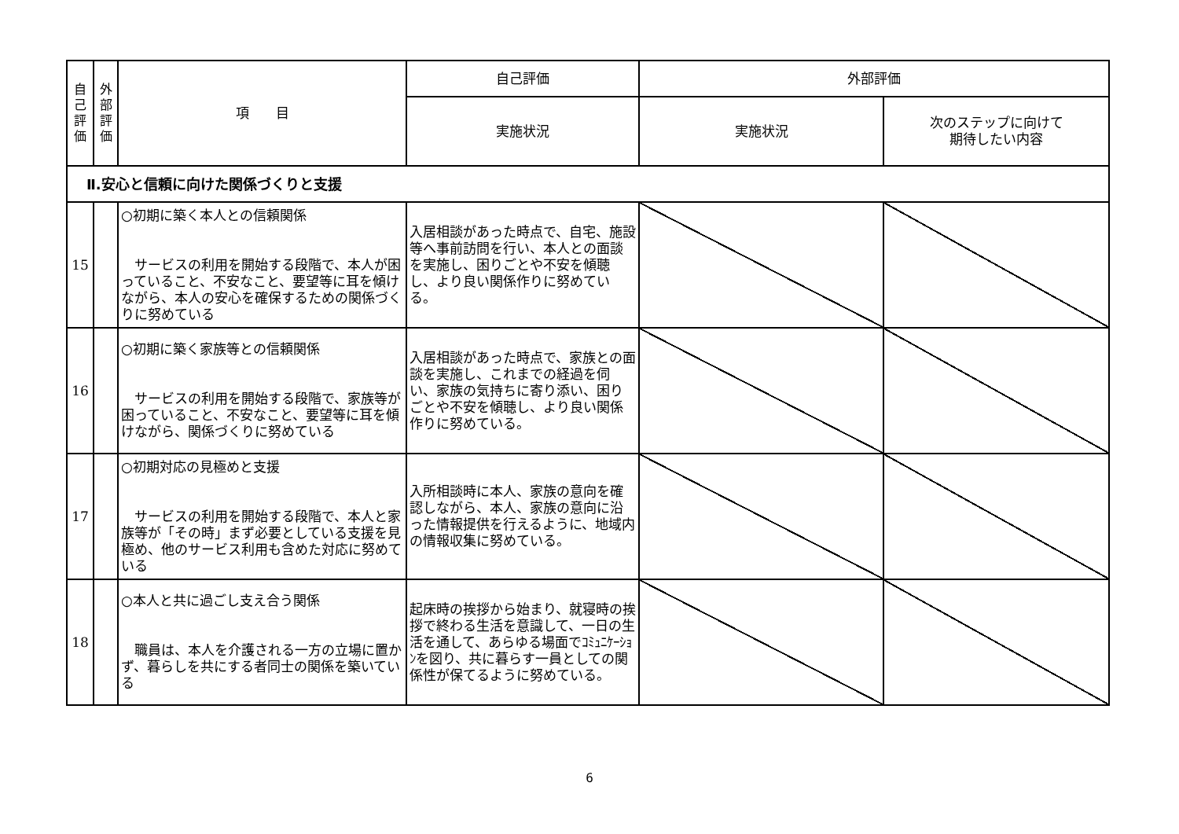| 自 己 評 価 | 外 部 評 価 | 項 目 | 自己評価 | 外部評価 | |
| --- | --- | --- | --- | --- | --- |
| | | | 実施状況 | 実施状況 | 次のステップに向けて 期待したい内容 |
| Ⅱ.安心と信頼に向けた関係づくりと支援 | | | | | |
| 15 | | ○初期に築く本人との信頼関係 サービスの利用を開始する段階で、本人が困っていること、不安なこと、要望等に耳を傾けながら、本人の安心を確保するための関係づくりに努めている | 入居相談があった時点で、自宅、施設等へ事前訪問を行い、本人との面談を実施し、困りごとや不安を傾聴し、より良い関係作りに努めている。 | | |
| 16 | | ○初期に築く家族等との信頼関係 サービスの利用を開始する段階で、家族等が困っていること、不安なこと、要望等に耳を傾けながら、関係づくりに努めている | 入居相談があった時点で、家族との面談を実施し、これまでの経過を伺い、家族の気持ちに寄り添い、困りごとや不安を傾聴し、より良い関係作りに努めている。 | | |
| 17 | | ○初期対応の見極めと支援 サービスの利用を開始する段階で、本人と家族等が「その時」まず必要としている支援を見極め、他のサービス利用も含めた対応に努めている | 入所相談時に本人、家族の意向を確認しながら、本人、家族の意向に沿った情報提供を行えるように、地域内の情報収集に努めている。 | | |
| 18 | | ○本人と共に過ごし支え合う関係 職員は、本人を介護される一方の立場に置かず、暮らしを共にする者同士の関係を築いている | 起床時の挨拶から始まり、就寝時の挨拶で終わる生活を意識して、一日の生活を通して、あらゆる場面でｺﾐｭﾆｹｰｼｮﾝを図り、共に暮らす一員としての関係性が保てるように努めている。 | | |
6